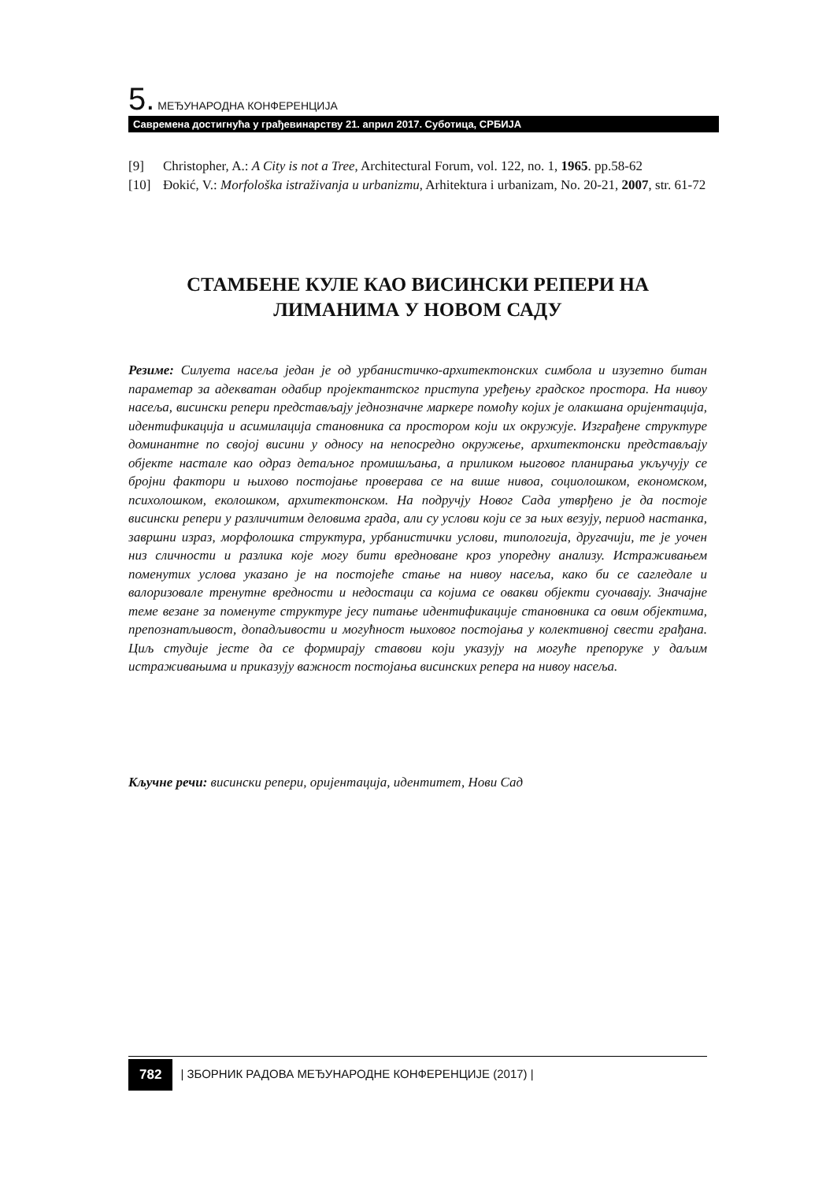5. МЕЂУНАРОДНА КОНФЕРЕНЦИЈА
Савремена достигнућа у грађевинарству 21. април 2017. Суботица, СРБИЈА
[9] Christopher, A.: A City is not a Tree, Architectural Forum, vol. 122, no. 1, 1965. pp.58-62
[10] Đokić, V.: Morfološka istraživanja u urbanizmu, Arhitektura i urbanizam, No. 20-21, 2007, str. 61-72
СТАМБЕНЕ КУЛЕ КАО ВИСИНСКИ РЕПЕРИ НА ЛИМАНИМА У НОВОМ САДУ
Резиме: Силуета насеља један је од урбанистичко-архитектонских симбола и изузетно битан параметар за адекватан одабир пројектантског приступа уређењу градског простора. На нивоу насеља, висински репери представљају једнозначне маркере помоћу којих је олакшана оријентација, идентификација и асимилација становника са простором који их окружује. Изграђене структуре доминантне по својој висини у односу на непосредно окружење, архитектонски представљају објекте настале као одраз детаљног промишљања, а приликом њиговог планирања укључују се бројни фактори и њихово постојање проверава се на више нивоа, социолошком, економском, психолошком, еколошком, архитектонском. На подручју Новог Сада утврђено је да постоје висински репери у различитим деловима града, али су услови који се за њих везују, период настанка, завршни израз, морфолошка структура, урбанистички услови, типологија, другачији, те је уочен низ сличности и разлика које могу бити вредноване кроз упоредну анализу. Истраживањем поменутих услова указано је на постојеће стање на нивоу насеља, како би се сагледале и валоризовале тренутне вредности и недостаци са којима се овакви објекти суочавају. Значајне теме везане за поменуте структуре јесу питање идентификације становника са овим објектима, препознатљивост, допадљивости и могућност њиховог постојања у колективној свести грађана. Циљ студије јесте да се формирају ставови који указују на могуће препоруке у даљим истраживањима и приказују важност постојања висинских репера на нивоу насеља.
Кључне речи: висински репери, оријентација, идентитет, Нови Сад
782 | ЗБОРНИК РАДОВА МЕЂУНАРОДНЕ КОНФЕРЕНЦИЈЕ (2017) |